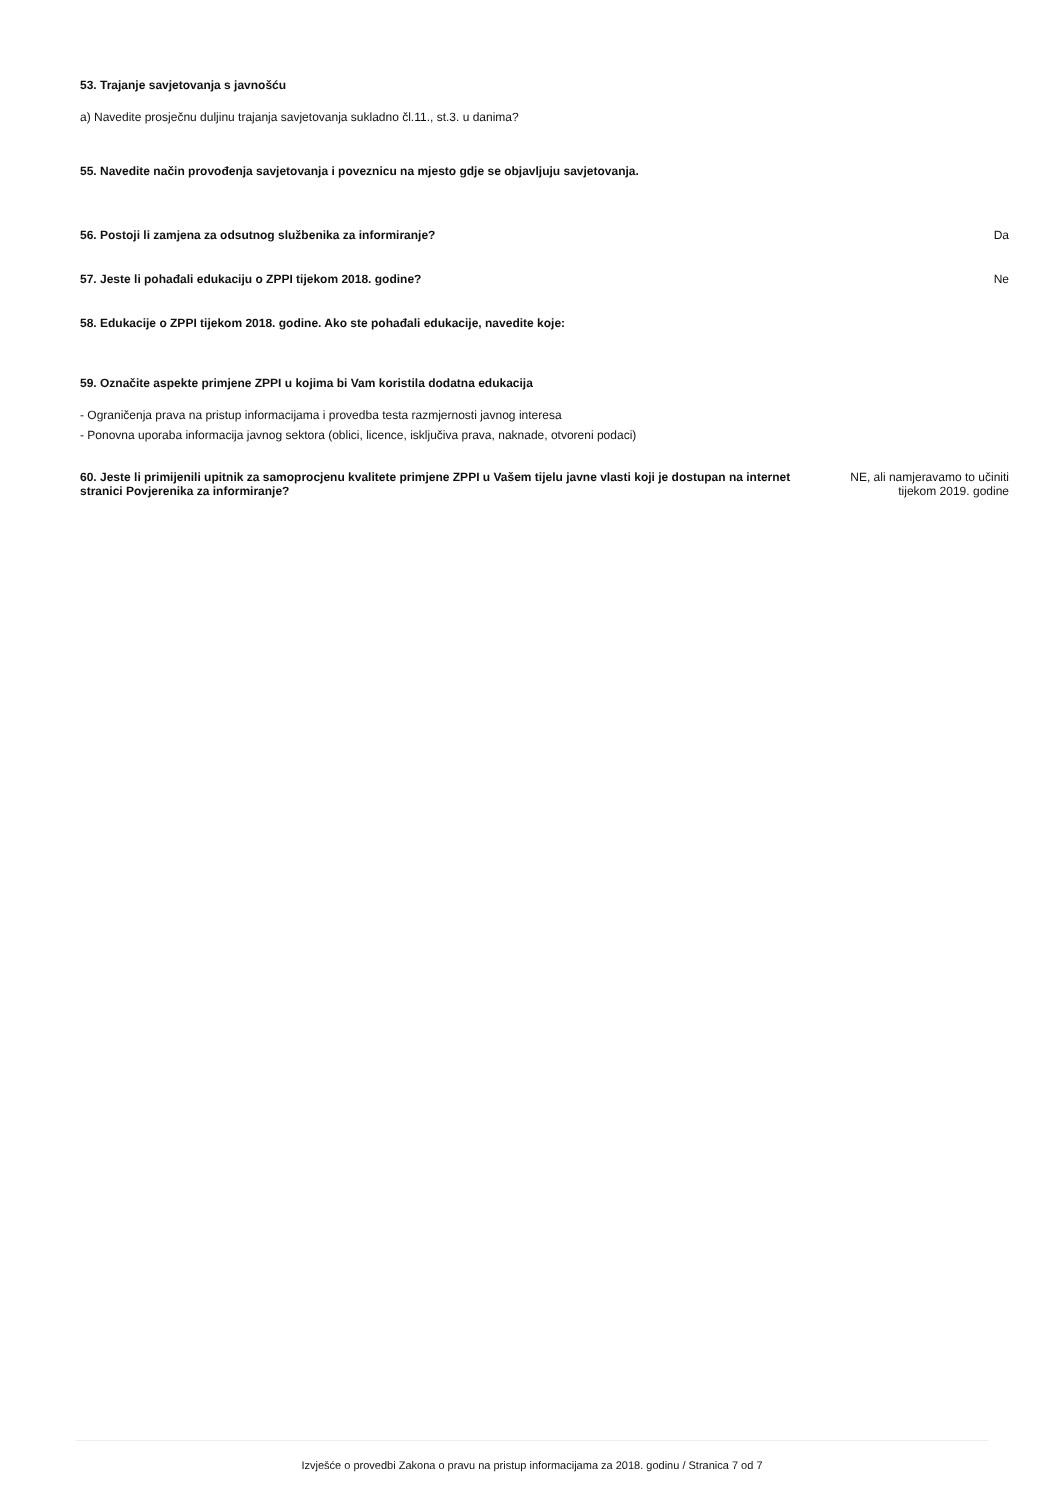53. Trajanje savjetovanja s javnošću
a) Navedite prosječnu duljinu trajanja savjetovanja sukladno čl.11., st.3. u danima?
55. Navedite način provođenja savjetovanja i poveznicu na mjesto gdje se objavljuju savjetovanja.
56. Postoji li zamjena za odsutnog službenika za informiranje? Da
57. Jeste li pohađali edukaciju o ZPPI tijekom 2018. godine? Ne
58. Edukacije o ZPPI tijekom 2018. godine. Ako ste pohađali edukacije, navedite koje:
59. Označite aspekte primjene ZPPI u kojima bi Vam koristila dodatna edukacija
- Ograničenja prava na pristup informacijama i provedba testa razmjernosti javnog interesa
- Ponovna uporaba informacija javnog sektora (oblici, licence, isključiva prava, naknade, otvoreni podaci)
60. Jeste li primijenili upitnik za samoprocjenu kvalitete primjene ZPPI u Vašem tijelu javne vlasti koji je dostupan na internet stranici Povjerenika za informiranje? NE, ali namjeravamo to učiniti
tijekom 2019. godine
Izvješće o provedbi Zakona o pravu na pristup informacijama za 2018. godinu / Stranica 7 od 7